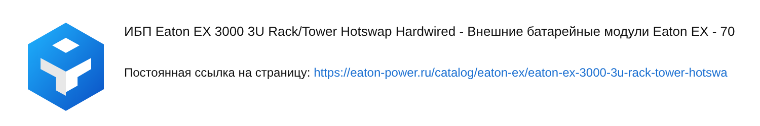ИБП Eaton EX 3000 3U Rack/Tower Hotswap Hardwired - Внешние батарейные модули Eaton EX - 70
Постоянная ссылка на страницу: https://eaton-power.ru/catalog/eaton-ex/eaton-ex-3000-3u-rack-tower-hotswa